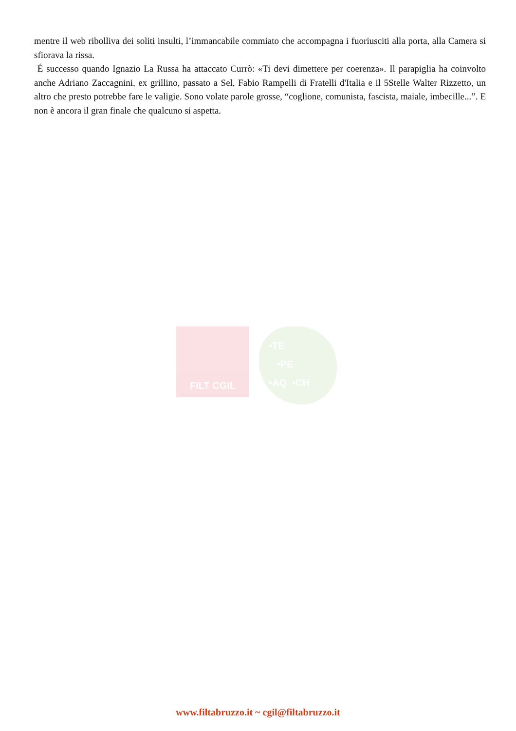mentre il web ribolliva dei soliti insulti, l’immancabile commiato che accompagna i fuoriusciti alla porta, alla Camera si sfiorava la rissa.
É successo quando Ignazio La Russa ha attaccato Currò: «Ti devi dimettere per coerenza». Il parapiglia ha coinvolto anche Adriano Zaccagnini, ex grillino, passato a Sel, Fabio Rampelli di Fratelli d'Italia e il 5Stelle Walter Rizzetto, un altro che presto potrebbe fare le valigie. Sono volate parole grosse, “coglione, comunista, fascista, maiale, imbecille...”. E non è ancora il gran finale che qualcuno si aspetta.
FILT CGIL
•TE
•PE
•AQ •CH
www.filtabruzzo.it ~ cgil@filtabruzzo.it